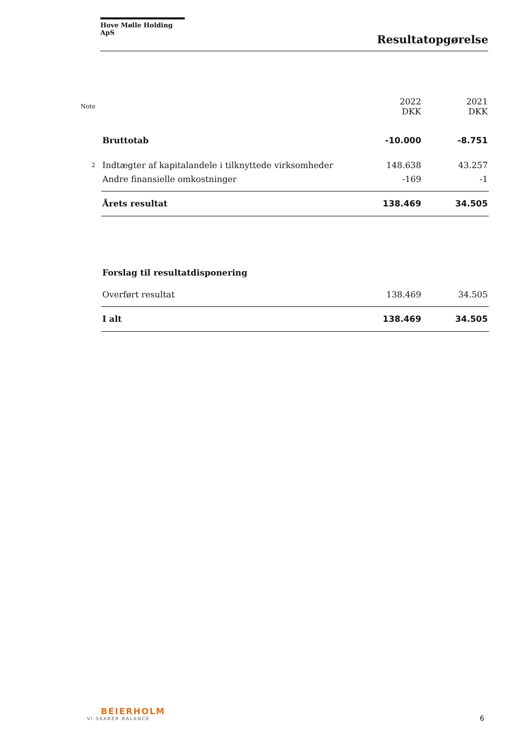Hove Mølle Holding ApS
Resultatopgørelse
| Note | | 2022 DKK | 2021 DKK |
| --- | --- | --- | --- |
| | Bruttotab | -10.000 | -8.751 |
| 2 | Indtægter af kapitalandele i tilknyttede virksomheder | 148.638 | 43.257 |
| | Andre finansielle omkostninger | -169 | -1 |
| | Årets resultat | 138.469 | 34.505 |
| | Forslag til resultatdisponering | | |
| | Overført resultat | 138.469 | 34.505 |
| | I alt | 138.469 | 34.505 |
BEIERHOLM
VI SKABER BALANCE
6